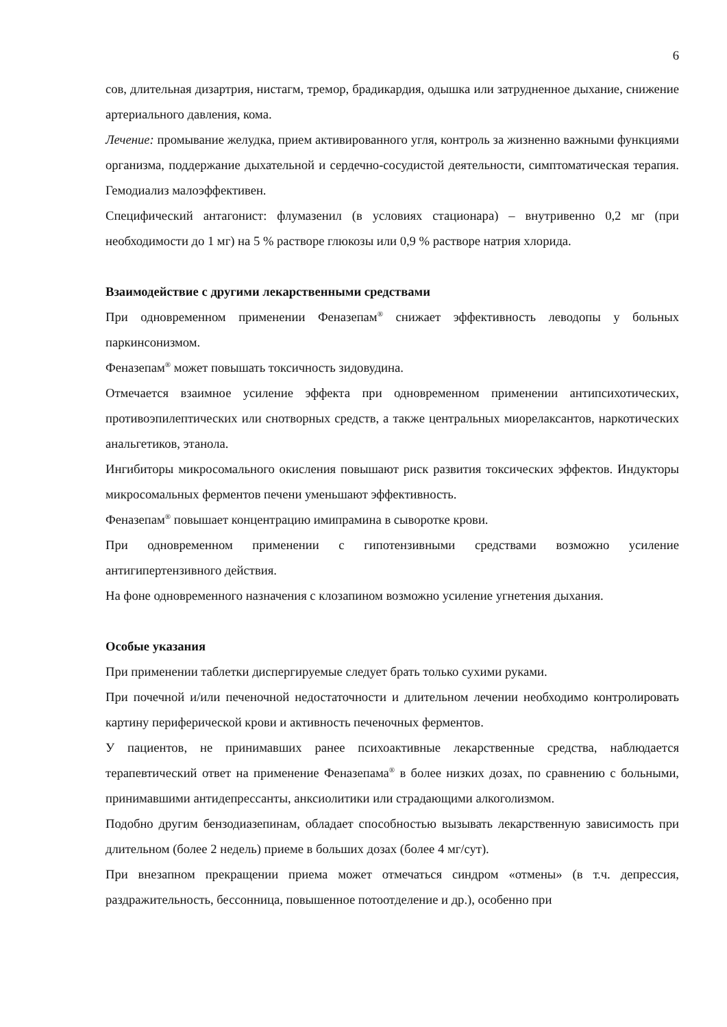6
сов, длительная дизартрия, нистагм, тремор, брадикардия, одышка или затрудненное дыхание, снижение артериального давления, кома.
Лечение: промывание желудка, прием активированного угля, контроль за жизненно важными функциями организма, поддержание дыхательной и сердечно-сосудистой деятельности, симптоматическая терапия. Гемодиализ малоэффективен.
Специфический антагонист: флумазенил (в условиях стационара) – внутривенно 0,2 мг (при необходимости до 1 мг) на 5 % растворе глюкозы или 0,9 % растворе натрия хлорида.
Взаимодействие с другими лекарственными средствами
При одновременном применении Феназепам<sup>®</sup> снижает эффективность леводопы у больных паркинсонизмом.
Феназепам<sup>®</sup> может повышать токсичность зидовудина.
Отмечается взаимное усиление эффекта при одновременном применении антипсихотических, противоэпилептических или снотворных средств, а также центральных миорелаксантов, наркотических анальгетиков, этанола.
Ингибиторы микросомального окисления повышают риск развития токсических эффектов. Индукторы микросомальных ферментов печени уменьшают эффективность.
Феназепам<sup>®</sup> повышает концентрацию имипрамина в сыворотке крови.
При одновременном применении с гипотензивными средствами возможно усиление антигипертензивного действия.
На фоне одновременного назначения с клозапином возможно усиление угнетения дыхания.
Особые указания
При применении таблетки диспергируемые следует брать только сухими руками.
При почечной и/или печеночной недостаточности и длительном лечении необходимо контролировать картину периферической крови и активность печеночных ферментов.
У пациентов, не принимавших ранее психоактивные лекарственные средства, наблюдается терапевтический ответ на применение Феназепама<sup>®</sup> в более низких дозах, по сравнению с больными, принимавшими антидепрессанты, анксиолитики или страдающими алкоголизмом.
Подобно другим бензодиазепинам, обладает способностью вызывать лекарственную зависимость при длительном (более 2 недель) приеме в больших дозах (более 4 мг/сут).
При внезапном прекращении приема может отмечаться синдром «отмены» (в т.ч. депрессия, раздражительность, бессонница, повышенное потоотделение и др.), особенно при